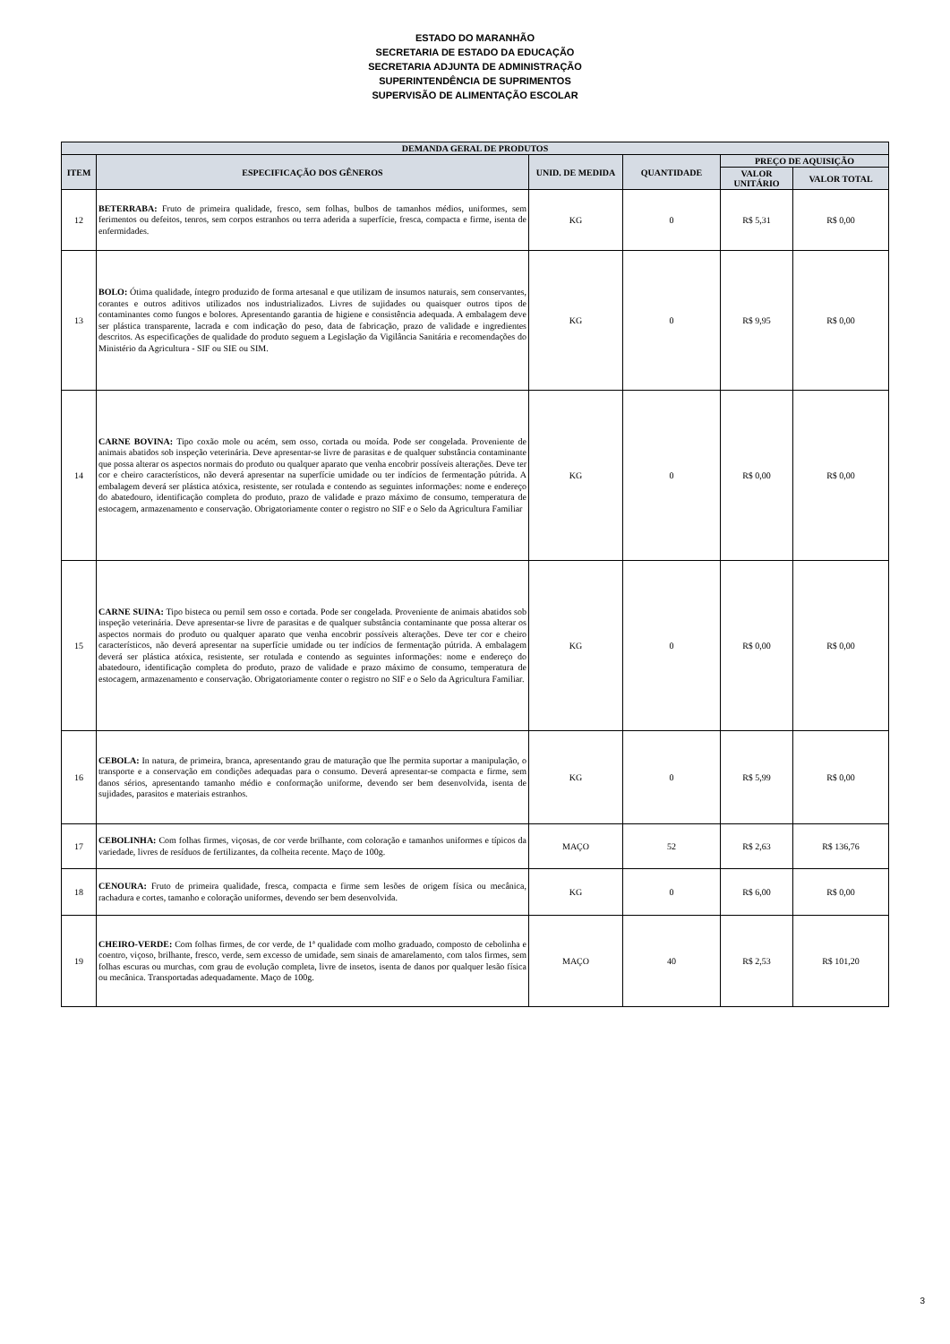ESTADO DO MARANHÃO
SECRETARIA DE ESTADO DA EDUCAÇÃO
SECRETARIA ADJUNTA DE ADMINISTRAÇÃO
SUPERINTENDÊNCIA DE SUPRIMENTOS
SUPERVISÃO DE ALIMENTAÇÃO ESCOLAR
| DEMANDA GERAL DE PRODUTOS | | | | | |
| --- | --- | --- | --- | --- | --- |
| ITEM | ESPECIFICAÇÃO DOS GÊNEROS | UNID. DE MEDIDA | QUANTIDADE | PREÇO DE AQUISIÇÃO | |
| | | | | VALOR UNITÁRIO | VALOR TOTAL |
| 12 | BETERRABA: Fruto de primeira qualidade, fresco, sem folhas, bulbos de tamanhos médios, uniformes, sem ferimentos ou defeitos, tenros, sem corpos estranhos ou terra aderida a superfície, fresca, compacta e firme, isenta de enfermidades. | KG | 0 | R$ 5,31 | R$ 0,00 |
| 13 | BOLO: Ótima qualidade, íntegro produzido de forma artesanal e que utilizam de insumos naturais, sem conservantes, corantes e outros aditivos utilizados nos industrializados. Livres de sujidades ou quaisquer outros tipos de contaminantes como fungos e bolores. Apresentando garantia de higiene e consistência adequada. A embalagem deve ser plástica transparente, lacrada e com indicação do peso, data de fabricação, prazo de validade e ingredientes descritos. As especificações de qualidade do produto seguem a Legislação da Vigilância Sanitária e recomendações do Ministério da Agricultura - SIF ou SIE ou SIM. | KG | 0 | R$ 9,95 | R$ 0,00 |
| 14 | CARNE BOVINA: Tipo coxão mole ou acém, sem osso, cortada ou moída. Pode ser congelada. Proveniente de animais abatidos sob inspeção veterinária. Deve apresentar-se livre de parasitas e de qualquer substância contaminante que possa alterar os aspectos normais do produto ou qualquer aparato que venha encobrir possíveis alterações. Deve ter cor e cheiro característicos, não deverá apresentar na superfície umidade ou ter indícios de fermentação pútrida. A embalagem deverá ser plástica atóxica, resistente, ser rotulada e contendo as seguintes informações: nome e endereço do abatedouro, identificação completa do produto, prazo de validade e prazo máximo de consumo, temperatura de estocagem, armazenamento e conservação. Obrigatoriamente conter o registro no SIF e o Selo da Agricultura Familiar | KG | 0 | R$ 0,00 | R$ 0,00 |
| 15 | CARNE SUINA: Tipo bisteca ou pernil sem osso e cortada. Pode ser congelada. Proveniente de animais abatidos sob inspeção veterinária. Deve apresentar-se livre de parasitas e de qualquer substância contaminante que possa alterar os aspectos normais do produto ou qualquer aparato que venha encobrir possíveis alterações. Deve ter cor e cheiro característicos, não deverá apresentar na superfície umidade ou ter indícios de fermentação pútrida. A embalagem deverá ser plástica atóxica, resistente, ser rotulada e contendo as seguintes informações: nome e endereço do abatedouro, identificação completa do produto, prazo de validade e prazo máximo de consumo, temperatura de estocagem, armazenamento e conservação. Obrigatoriamente conter o registro no SIF e o Selo da Agricultura Familiar. | KG | 0 | R$ 0,00 | R$ 0,00 |
| 16 | CEBOLA: In natura, de primeira, branca, apresentando grau de maturação que lhe permita suportar a manipulação, o transporte e a conservação em condições adequadas para o consumo. Deverá apresentar-se compacta e firme, sem danos sérios, apresentando tamanho médio e conformação uniforme, devendo ser bem desenvolvida, isenta de sujidades, parasitos e materiais estranhos. | KG | 0 | R$ 5,99 | R$ 0,00 |
| 17 | CEBOLINHA: Com folhas firmes, viçosas, de cor verde brilhante, com coloração e tamanhos uniformes e típicos da variedade, livres de resíduos de fertilizantes, da colheita recente. Maço de 100g. | MAÇO | 52 | R$ 2,63 | R$ 136,76 |
| 18 | CENOURA: Fruto de primeira qualidade, fresca, compacta e firme sem lesões de origem física ou mecânica, rachadura e cortes, tamanho e coloração uniformes, devendo ser bem desenvolvida. | KG | 0 | R$ 6,00 | R$ 0,00 |
| 19 | CHEIRO-VERDE: Com folhas firmes, de cor verde, de 1ª qualidade com molho graduado, composto de cebolinha e coentro, viçoso, brilhante, fresco, verde, sem excesso de umidade, sem sinais de amarelamento, com talos firmes, sem folhas escuras ou murchas, com grau de evolução completa, livre de insetos, isenta de danos por qualquer lesão física ou mecânica. Transportadas adequadamente. Maço de 100g. | MAÇO | 40 | R$ 2,53 | R$ 101,20 |
3